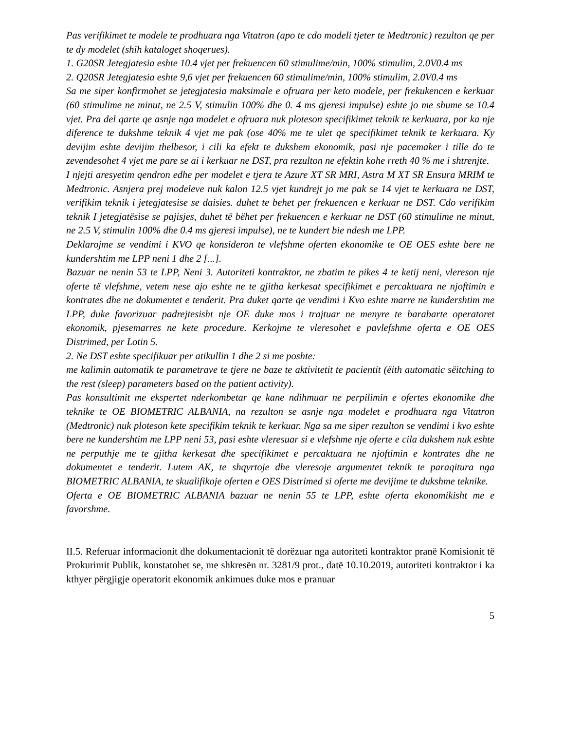Pas verifikimet te modele te prodhuara nga Vitatron (apo te cdo modeli tjeter te Medtronic) rezulton qe per te dy modelet (shih kataloget shoqerues).
1. G20SR Jetegjatesia eshte 10.4 vjet per frekuencen 60 stimulime/min, 100% stimulim, 2.0V0.4 ms
2. Q20SR Jetegjatesia eshte 9,6 vjet per frekuencen 60 stimulime/min, 100% stimulim, 2.0V0.4 ms
Sa me siper konfirmohet se jetegjatesia maksimale e ofruara per keto modele, per frekukencen e kerkuar (60 stimulime ne minut, ne 2.5 V, stimulin 100% dhe 0. 4 ms gjeresi impulse) eshte jo me shume se 10.4 vjet. Pra del qarte qe asnje nga modelet e ofruara nuk ploteson specifikimet teknik te kerkuara, por ka nje diference te dukshme teknik 4 vjet me pak (ose 40% me te ulet qe specifikimet teknik te kerkuara. Ky devijim eshte devijim thelbesor, i cili ka efekt te dukshem ekonomik, pasi nje pacemaker i tille do te zevendesohet 4 vjet me pare se ai i kerkuar ne DST, pra rezulton ne efektin kohe rreth 40 % me i shtrenjte.
I njejti aresyetim qendron edhe per modelet e tjera te Azure XT SR MRI, Astra M XT SR Ensura MRIM te Medtronic. Asnjera prej modeleve nuk kalon 12.5 vjet kundrejt jo me pak se 14 vjet te kerkuara ne DST, verifikim teknik i jetegjatesise se daisies. duhet te behet per frekuencen e kerkuar ne DST. Cdo verifikim teknik I jetegjatësise se pajisjes, duhet të bëhet per frekuencen e kerkuar ne DST (60 stimulime ne minut, ne 2.5 V, stimulin 100% dhe 0.4 ms gjeresi impulse), ne te kundert bie ndesh me LPP.
Deklarojme se vendimi i KVO qe konsideron te vlefshme oferten ekonomike te OE OES eshte bere ne kundershtim me LPP neni 1 dhe 2 [...].
Bazuar ne nenin 53 te LPP, Neni 3. Autoriteti kontraktor, ne zbatim te pikes 4 te ketij neni, vlereson nje oferte të vlefshme, vetem nese ajo eshte ne te gjitha kerkesat specifikimet e percaktuara ne njoftimin e kontrates dhe ne dokumentet e tenderit. Pra duket qarte qe vendimi i Kvo eshte marre ne kundershtim me LPP, duke favorizuar padrejtesisht nje OE duke mos i trajtuar ne menyre te barabarte operatoret ekonomik, pjesemarres ne kete procedure. Kerkojme te vleresohet e pavlefshme oferta e OE OES Distrimed, per Lotin 5.
2. Ne DST eshte specifikuar per atikullin 1 dhe 2 si me poshte:
me kalimin automatik te parametrave te tjere ne baze te aktivitetit te pacientit (ëith automatic sëitching to the rest (sleep) parameters based on the patient activity).
Pas konsultimit me ekspertet nderkombetar qe kane ndihmuar ne perpilimin e ofertes ekonomike dhe teknike te OE BIOMETRIC ALBANIA, na rezulton se asnje nga modelet e prodhuara nga Vitatron (Medtronic) nuk ploteson kete specifikim teknik te kerkuar. Nga sa me siper rezulton se vendimi i kvo eshte bere ne kundershtim me LPP neni 53, pasi eshte vleresuar si e vlefshme nje oferte e cila dukshem nuk eshte ne perputhje me te gjitha kerkesat dhe specifikimet e percaktuara ne njoftimin e kontrates dhe ne dokumentet e tenderit. Lutem AK, te shqyrtoje dhe vleresoje argumentet teknik te paraqitura nga BIOMETRIC ALBANIA, te skualifikoje oferten e OES Distrimed si oferte me devijime te dukshme teknike.
Oferta e OE BIOMETRIC ALBANIA bazuar ne nenin 55 te LPP, eshte oferta ekonomikisht me e favorshme.
II.5. Referuar informacionit dhe dokumentacionit të dorëzuar nga autoriteti kontraktor pranë Komisionit të Prokurimit Publik, konstatohet se, me shkresën nr. 3281/9 prot., datë 10.10.2019, autoriteti kontraktor i ka kthyer përgjigje operatorit ekonomik ankimues duke mos e pranuar
5